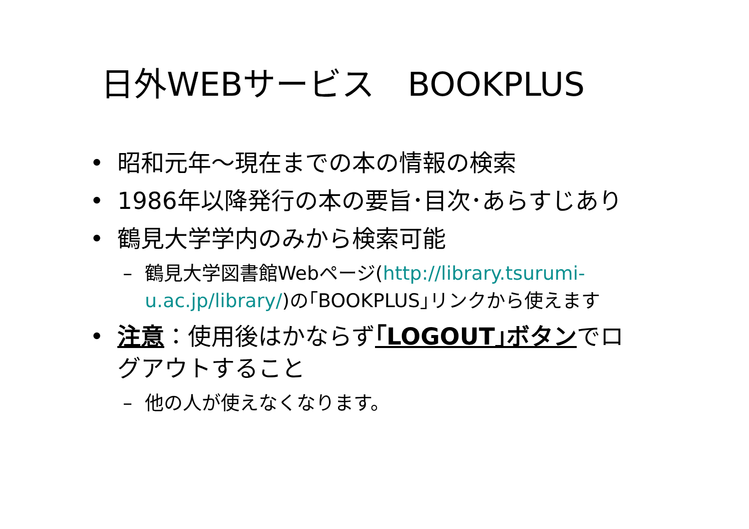日外WEBサービス　BOOKPLUS
• 昭和元年～現在までの本の情報の検索
• 1986年以降発行の本の要旨･目次･あらすじあり
• 鶴見大学学内のみから検索可能
– 鶴見大学図書館Webページ(http://library.tsurumi-u.ac.jp/library/)の｢BOOKPLUS｣リンクから使えます
• 注意：使用後はかならず｢LOGOUT｣ボタンでログアウトすること
– 他の人が使えなくなります。